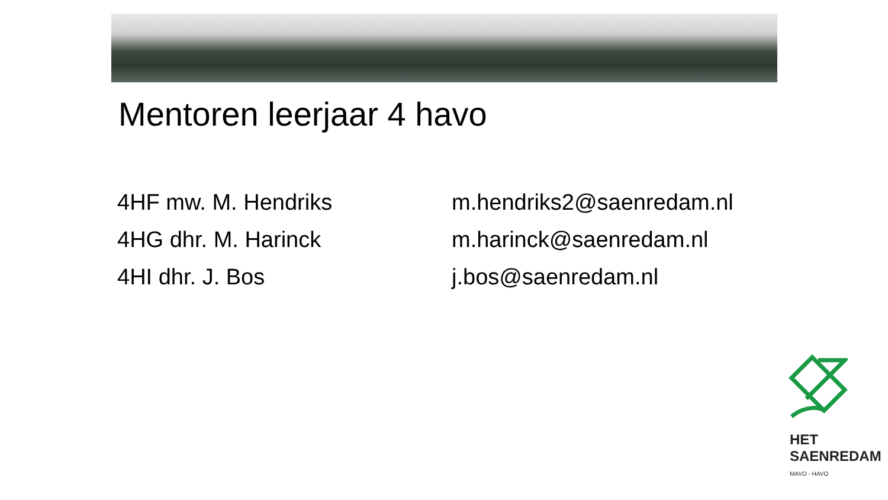Mentoren leerjaar 4 havo
| 4HF mw. M. Hendriks | m.hendriks2@saenredam.nl |
| 4HG dhr. M. Harinck | m.harinck@saenredam.nl |
| 4HI dhr. J. Bos | j.bos@saenredam.nl |
HET
SAENREDAM
MAVO - HAVO